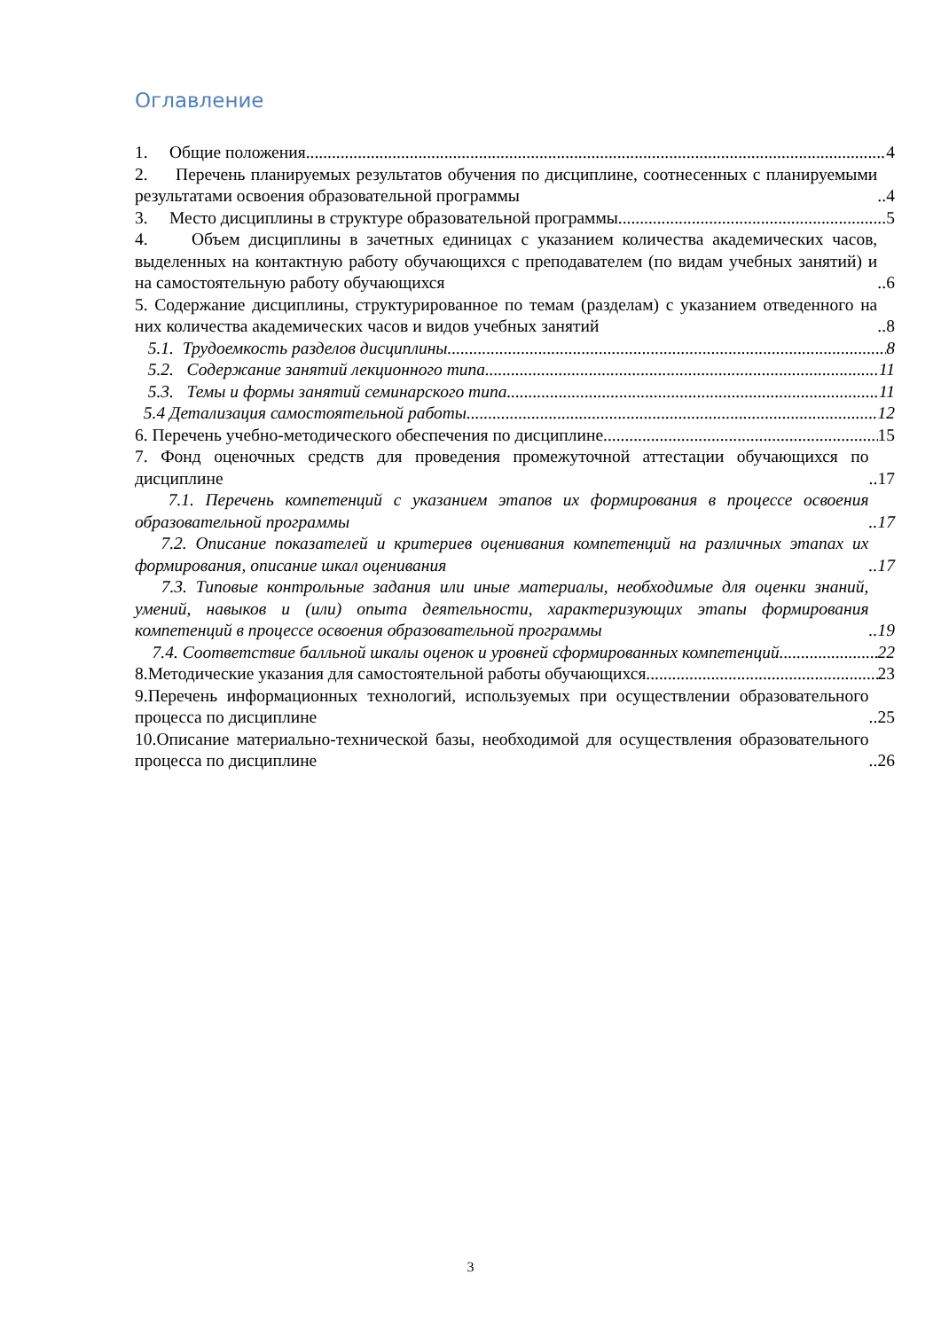Оглавление
1. Общие положения 4
2. Перечень планируемых результатов обучения по дисциплине, соотнесенных с планируемыми результатами освоения образовательной программы 4
3. Место дисциплины в структуре образовательной программы 5
4. Объем дисциплины в зачетных единицах с указанием количества академических часов, выделенных на контактную работу обучающихся с преподавателем (по видам учебных занятий) и на самостоятельную работу обучающихся 6
5. Содержание дисциплины, структурированное по темам (разделам) с указанием отведенного на них количества академических часов и видов учебных занятий 8
5.1. Трудоемкость разделов дисциплины 8
5.2. Содержание занятий лекционного типа 11
5.3. Темы и формы занятий семинарского типа 11
5.4 Детализация самостоятельной работы 12
6. Перечень учебно-методического обеспечения по дисциплине 15
7. Фонд оценочных средств для проведения промежуточной аттестации обучающихся по дисциплине 17
7.1. Перечень компетенций с указанием этапов их формирования в процессе освоения образовательной программы 17
7.2. Описание показателей и критериев оценивания компетенций на различных этапах их формирования, описание шкал оценивания 17
7.3. Типовые контрольные задания или иные материалы, необходимые для оценки знаний, умений, навыков и (или) опыта деятельности, характеризующих этапы формирования компетенций в процессе освоения образовательной программы 19
7.4. Соответствие балльной шкалы оценок и уровней сформированных компетенций 22
8.Методические указания для самостоятельной работы обучающихся 23
9.Перечень информационных технологий, используемых при осуществлении образовательного процесса по дисциплине 25
10.Описание материально-технической базы, необходимой для осуществления образовательного процесса по дисциплине 26
3